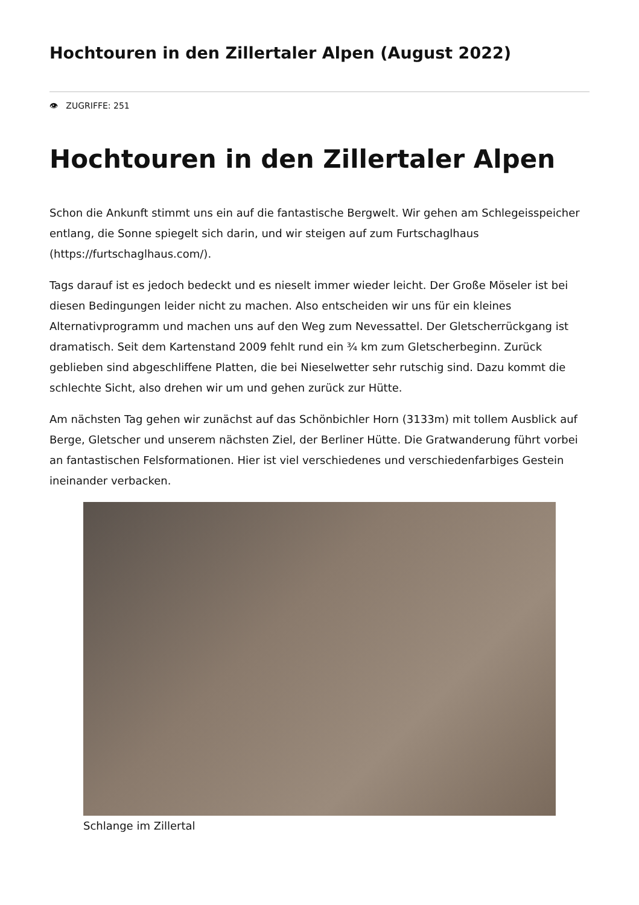Hochtouren in den Zillertaler Alpen (August 2022)
👁 ZUGRIFFE: 251
Hochtouren in den Zillertaler Alpen
Schon die Ankunft stimmt uns ein auf die fantastische Bergwelt. Wir gehen am Schlegeisspeicher entlang, die Sonne spiegelt sich darin, und wir steigen auf zum Furtschaglhaus (https://furtschaglhaus.com/).
Tags darauf ist es jedoch bedeckt und es nieselt immer wieder leicht. Der Große Möseler ist bei diesen Bedingungen leider nicht zu machen. Also entscheiden wir uns für ein kleines Alternativprogramm und machen uns auf den Weg zum Nevessattel. Der Gletscherrückgang ist dramatisch. Seit dem Kartenstand 2009 fehlt rund ein ¾ km zum Gletscherbeginn. Zurück geblieben sind abgeschliffene Platten, die bei Nieselwetter sehr rutschig sind. Dazu kommt die schlechte Sicht, also drehen wir um und gehen zurück zur Hütte.
Am nächsten Tag gehen wir zunächst auf das Schönbichler Horn (3133m) mit tollem Ausblick auf Berge, Gletscher und unserem nächsten Ziel, der Berliner Hütte. Die Gratwanderung führt vorbei an fantastischen Felsformationen. Hier ist viel verschiedenes und verschiedenfarbiges Gestein ineinander verbacken.
Schlange im Zillertal